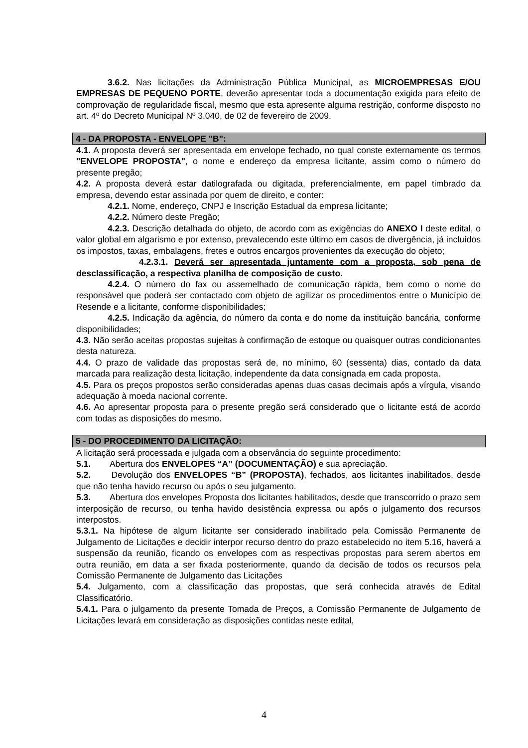3.6.2. Nas licitações da Administração Pública Municipal, as MICROEMPRESAS E/OU EMPRESAS DE PEQUENO PORTE, deverão apresentar toda a documentação exigida para efeito de comprovação de regularidade fiscal, mesmo que esta apresente alguma restrição, conforme disposto no art. 4º do Decreto Municipal Nº 3.040, de 02 de fevereiro de 2009.
4 - DA PROPOSTA - ENVELOPE "B":
4.1. A proposta deverá ser apresentada em envelope fechado, no qual conste externamente os termos "ENVELOPE PROPOSTA", o nome e endereço da empresa licitante, assim como o número do presente pregão;
4.2. A proposta deverá estar datilografada ou digitada, preferencialmente, em papel timbrado da empresa, devendo estar assinada por quem de direito, e conter:
4.2.1. Nome, endereço, CNPJ e Inscrição Estadual da empresa licitante;
4.2.2. Número deste Pregão;
4.2.3. Descrição detalhada do objeto, de acordo com as exigências do ANEXO I deste edital, o valor global em algarismo e por extenso, prevalecendo este último em casos de divergência, já incluídos os impostos, taxas, embalagens, fretes e outros encargos provenientes da execução do objeto;
4.2.3.1. Deverá ser apresentada juntamente com a proposta, sob pena de desclassificação, a respectiva planilha de composição de custo.
4.2.4. O número do fax ou assemelhado de comunicação rápida, bem como o nome do responsável que poderá ser contactado com objeto de agilizar os procedimentos entre o Município de Resende e a licitante, conforme disponibilidades;
4.2.5. Indicação da agência, do número da conta e do nome da instituição bancária, conforme disponibilidades;
4.3. Não serão aceitas propostas sujeitas à confirmação de estoque ou quaisquer outras condicionantes desta natureza.
4.4. O prazo de validade das propostas será de, no mínimo, 60 (sessenta) dias, contado da data marcada para realização desta licitação, independente da data consignada em cada proposta.
4.5. Para os preços propostos serão consideradas apenas duas casas decimais após a vírgula, visando adequação à moeda nacional corrente.
4.6. Ao apresentar proposta para o presente pregão será considerado que o licitante está de acordo com todas as disposições do mesmo.
5 - DO PROCEDIMENTO DA LICITAÇÃO:
A licitação será processada e julgada com a observância do seguinte procedimento:
5.1. Abertura dos ENVELOPES “A” (DOCUMENTAÇÃO) e sua apreciação.
5.2. Devolução dos ENVELOPES “B” (PROPOSTA), fechados, aos licitantes inabilitados, desde que não tenha havido recurso ou após o seu julgamento.
5.3. Abertura dos envelopes Proposta dos licitantes habilitados, desde que transcorrido o prazo sem interposição de recurso, ou tenha havido desistência expressa ou após o julgamento dos recursos interpostos.
5.3.1. Na hipótese de algum licitante ser considerado inabilitado pela Comissão Permanente de Julgamento de Licitações e decidir interpor recurso dentro do prazo estabelecido no item 5.16, haverá a suspensão da reunião, ficando os envelopes com as respectivas propostas para serem abertos em outra reunião, em data a ser fixada posteriormente, quando da decisão de todos os recursos pela Comissão Permanente de Julgamento das Licitações
5.4. Julgamento, com a classificação das propostas, que será conhecida através de Edital Classificatório.
5.4.1. Para o julgamento da presente Tomada de Preços, a Comissão Permanente de Julgamento de Licitações levará em consideração as disposições contidas neste edital,
4